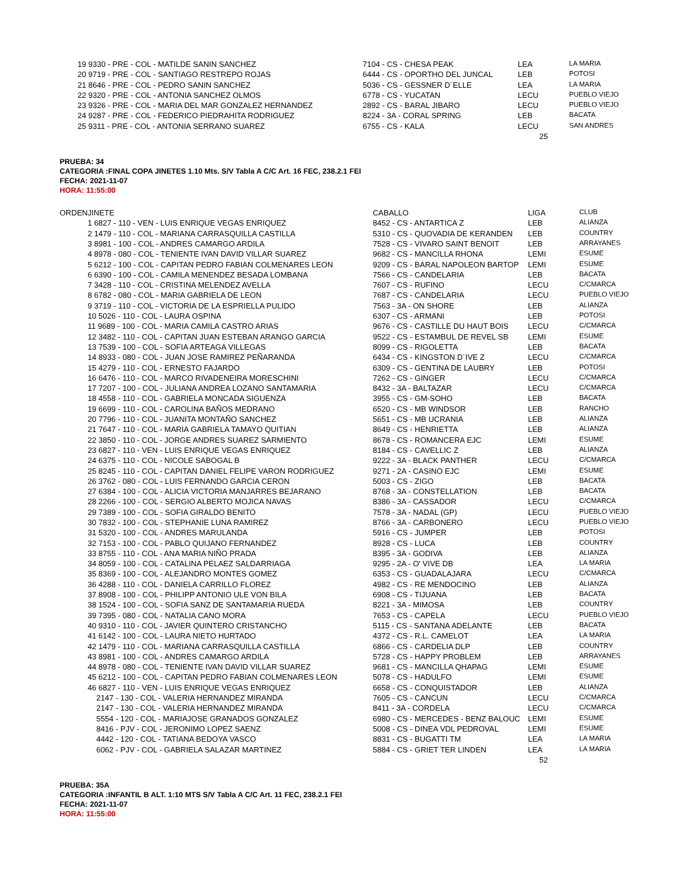| | 19 9330 - PRE - COL - MATILDE SANIN SANCHEZ | 7104 - CS - CHESA PEAK | LEA | LA MARIA |
| | 20 9719 - PRE - COL - SANTIAGO RESTREPO ROJAS | 6444 - CS - OPORTHO DEL JUNCAL | LEB | POTOSI |
| | 21 8646 - PRE - COL - PEDRO SANIN SANCHEZ | 5036 - CS - GESSNER D´ELLE | LEA | LA MARIA |
| | 22 9320 - PRE - COL - ANTONIA SANCHEZ OLMOS | 6778 - CS - YUCATAN | LECU | PUEBLO VIEJO |
| | 23 9326 - PRE - COL - MARIA DEL MAR GONZALEZ HERNANDEZ | 2892 - CS - BARAL JIBARO | LECU | PUEBLO VIEJO |
| | 24 9287 - PRE - COL - FEDERICO PIEDRAHITA RODRIGUEZ | 8224 - 3A - CORAL SPRING | LEB | BACATA |
| | 25 9311 - PRE - COL - ANTONIA SERRANO SUAREZ | 6755 - CS - KALA | LECU | SAN ANDRES |
25
PRUEBA: 34
CATEGORIA :FINAL COPA JINETES 1.10 Mts. S/V Tabla A C/C Art. 16 FEC, 238.2.1 FEI
FECHA: 2021-11-07
HORA: 11:55:00
| ORDEN | JINETE | CABALLO | LIGA | CLUB |
| --- | --- | --- | --- | --- |
| | 1 6827 - 110 - VEN - LUIS ENRIQUE VEGAS ENRIQUEZ | 8452 - CS - ANTARTICA Z | LEB | ALIANZA |
| | 2 1479 - 110 - COL - MARIANA CARRASQUILLA CASTILLA | 5310 - CS - QUOVADIA DE KERANDEN | LEB | COUNTRY |
| | 3 8981 - 100 - COL - ANDRES CAMARGO ARDILA | 7528 - CS - VIVARO SAINT BENOIT | LEB | ARRAYANES |
| | 4 8978 - 080 - COL - TENIENTE IVAN DAVID VILLAR SUAREZ | 9682 - CS - MANCILLA RHONA | LEMI | ESUME |
| | 5 6212 - 100 - COL - CAPITAN PEDRO FABIAN COLMENARES LEON | 9209 - CS - BARAL NAPOLEON BARTOP | LEMI | ESUME |
| | 6 6390 - 100 - COL - CAMILA MENENDEZ BESADA LOMBANA | 7566 - CS - CANDELARIA | LEB | BACATA |
| | 7 3428 - 110 - COL - CRISTINA MELENDEZ AVELLA | 7607 - CS - RUFINO | LECU | C/CMARCA |
| | 8 6782 - 080 - COL - MARIA GABRIELA DE LEON | 7687 - CS - CANDELARIA | LECU | PUEBLO VIEJO |
| | 9 3719 - 110 - COL - VICTORIA DE LA ESPRIELLA PULIDO | 7563 - 3A - ON SHORE | LEB | ALIANZA |
| | 10 5026 - 110 - COL - LAURA OSPINA | 6307 - CS - ARMANI | LEB | POTOSI |
| | 11 9689 - 100 - COL - MARIA CAMILA CASTRO ARIAS | 9676 - CS - CASTILLE DU HAUT BOIS | LECU | C/CMARCA |
| | 12 3482 - 110 - COL - CAPITAN JUAN ESTEBAN ARANGO GARCIA | 9522 - CS - ESTAMBUL DE REVEL SB | LEMI | ESUME |
| | 13 7539 - 100 - COL - SOFIA ARTEAGA VILLEGAS | 8099 - CS - RIGOLETTA | LEB | BACATA |
| | 14 8933 - 080 - COL - JUAN JOSE RAMIREZ PEÑARANDA | 6434 - CS - KINGSTON D´IVE Z | LECU | C/CMARCA |
| | 15 4279 - 110 - COL - ERNESTO FAJARDO | 6309 - CS - GENTINA DE LAUBRY | LEB | POTOSI |
| | 16 6476 - 110 - COL - MARCO RIVADENEIRA MORESCHINI | 7262 - CS - GINGER | LECU | C/CMARCA |
| | 17 7207 - 100 - COL - JULIANA ANDREA LOZANO SANTAMARIA | 8432 - 3A - BALTAZAR | LECU | C/CMARCA |
| | 18 4558 - 110 - COL - GABRIELA MONCADA SIGUENZA | 3955 - CS - GM-SOHO | LEB | BACATA |
| | 19 6699 - 110 - COL - CAROLINA BAÑOS MEDRANO | 6520 - CS - MB WINDSOR | LEB | RANCHO |
| | 20 7796 - 110 - COL - JUANITA MONTAÑO SANCHEZ | 5651 - CS - MB UCRANIA | LEB | ALIANZA |
| | 21 7647 - 110 - COL - MARIA GABRIELA TAMAYO QUITIAN | 8649 - CS - HENRIETTA | LEB | ALIANZA |
| | 22 3850 - 110 - COL - JORGE ANDRES SUAREZ SARMIENTO | 8678 - CS - ROMANCERA EJC | LEMI | ESUME |
| | 23 6827 - 110 - VEN - LUIS ENRIQUE VEGAS ENRIQUEZ | 8184 - CS - CAVELLIC Z | LEB | ALIANZA |
| | 24 6375 - 110 - COL - NICOLE SABOGAL B | 9222 - 3A - BLACK PANTHER | LECU | C/CMARCA |
| | 25 8245 - 110 - COL - CAPITAN DANIEL FELIPE VARON RODRIGUEZ | 9271 - 2A - CASINO EJC | LEMI | ESUME |
| | 26 3762 - 080 - COL - LUIS FERNANDO GARCIA CERON | 5003 - CS - ZIGO | LEB | BACATA |
| | 27 6384 - 100 - COL - ALICIA VICTORIA MANJARRES BEJARANO | 8768 - 3A - CONSTELLATION | LEB | BACATA |
| | 28 2266 - 100 - COL - SERGIO ALBERTO MOJICA NAVAS | 8386 - 3A - CASSADOR | LECU | C/CMARCA |
| | 29 7389 - 100 - COL - SOFIA GIRALDO BENITO | 7578 - 3A - NADAL (GP) | LECU | PUEBLO VIEJO |
| | 30 7832 - 100 - COL - STEPHANIE LUNA RAMIREZ | 8766 - 3A - CARBONERO | LECU | PUEBLO VIEJO |
| | 31 5320 - 100 - COL - ANDRES MARULANDA | 5916 - CS - JUMPER | LEB | POTOSI |
| | 32 7153 - 100 - COL - PABLO QUIJANO FERNANDEZ | 8928 - CS - LUCA | LEB | COUNTRY |
| | 33 8755 - 110 - COL - ANA MARIA NIÑO PRADA | 8395 - 3A - GODIVA | LEB | ALIANZA |
| | 34 8059 - 100 - COL - CATALINA PELAEZ SALDARRIAGA | 9295 - 2A - O' VIVE DB | LEA | LA MARIA |
| | 35 8369 - 100 - COL - ALEJANDRO MONTES GOMEZ | 6353 - CS - GUADALAJARA | LECU | C/CMARCA |
| | 36 4288 - 110 - COL - DANIELA CARRILLO FLOREZ | 4982 - CS - RE MENDOCINO | LEB | ALIANZA |
| | 37 8908 - 100 - COL - PHILIPP ANTONIO ULE VON BILA | 6908 - CS - TIJUANA | LEB | BACATA |
| | 38 1524 - 100 - COL - SOFIA SANZ DE SANTAMARIA RUEDA | 8221 - 3A - MIMOSA | LEB | COUNTRY |
| | 39 7395 - 080 - COL - NATALIA CANO MORA | 7653 - CS - CAPELA | LECU | PUEBLO VIEJO |
| | 40 9310 - 110 - COL - JAVIER QUINTERO CRISTANCHO | 5115 - CS - SANTANA ADELANTE | LEB | BACATA |
| | 41 6142 - 100 - COL - LAURA NIETO HURTADO | 4372 - CS - R.L. CAMELOT | LEA | LA MARIA |
| | 42 1479 - 110 - COL - MARIANA CARRASQUILLA CASTILLA | 6866 - CS - CARDELIA DLP | LEB | COUNTRY |
| | 43 8981 - 100 - COL - ANDRES CAMARGO ARDILA | 5728 - CS - HAPPY PROBLEM | LEB | ARRAYANES |
| | 44 8978 - 080 - COL - TENIENTE IVAN DAVID VILLAR SUAREZ | 9681 - CS - MANCILLA QHAPAG | LEMI | ESUME |
| | 45 6212 - 100 - COL - CAPITAN PEDRO FABIAN COLMENARES LEON | 5078 - CS - HADULFO | LEMI | ESUME |
| | 46 6827 - 110 - VEN - LUIS ENRIQUE VEGAS ENRIQUEZ | 6658 - CS - CONQUISTADOR | LEB | ALIANZA |
| | 2147 - 130 - COL - VALERIA HERNANDEZ MIRANDA | 7605 - CS - CANCUN | LECU | C/CMARCA |
| | 2147 - 130 - COL - VALERIA HERNANDEZ MIRANDA | 8411 - 3A - CORDELA | LECU | C/CMARCA |
| | 5554 - 120 - COL - MARIAJOSE GRANADOS GONZALEZ | 6980 - CS - MERCEDES - BENZ BALOUC | LEMI | ESUME |
| | 8416 - PJV - COL - JERONIMO LOPEZ SAENZ | 5008 - CS - DINEA VDL PEDROVAL | LEMI | ESUME |
| | 4442 - 120 - COL - TATIANA BEDOYA VASCO | 8831 - CS - BUGATTI TM | LEA | LA MARIA |
| | 6062 - PJV - COL - GABRIELA SALAZAR MARTINEZ | 5884 - CS - GRIET TER LINDEN | LEA | LA MARIA |
52
PRUEBA: 35A
CATEGORIA :INFANTIL B ALT. 1:10 MTS S/V Tabla A C/C Art. 11 FEC, 238.2.1 FEI
FECHA: 2021-11-07
HORA: 11:55:00